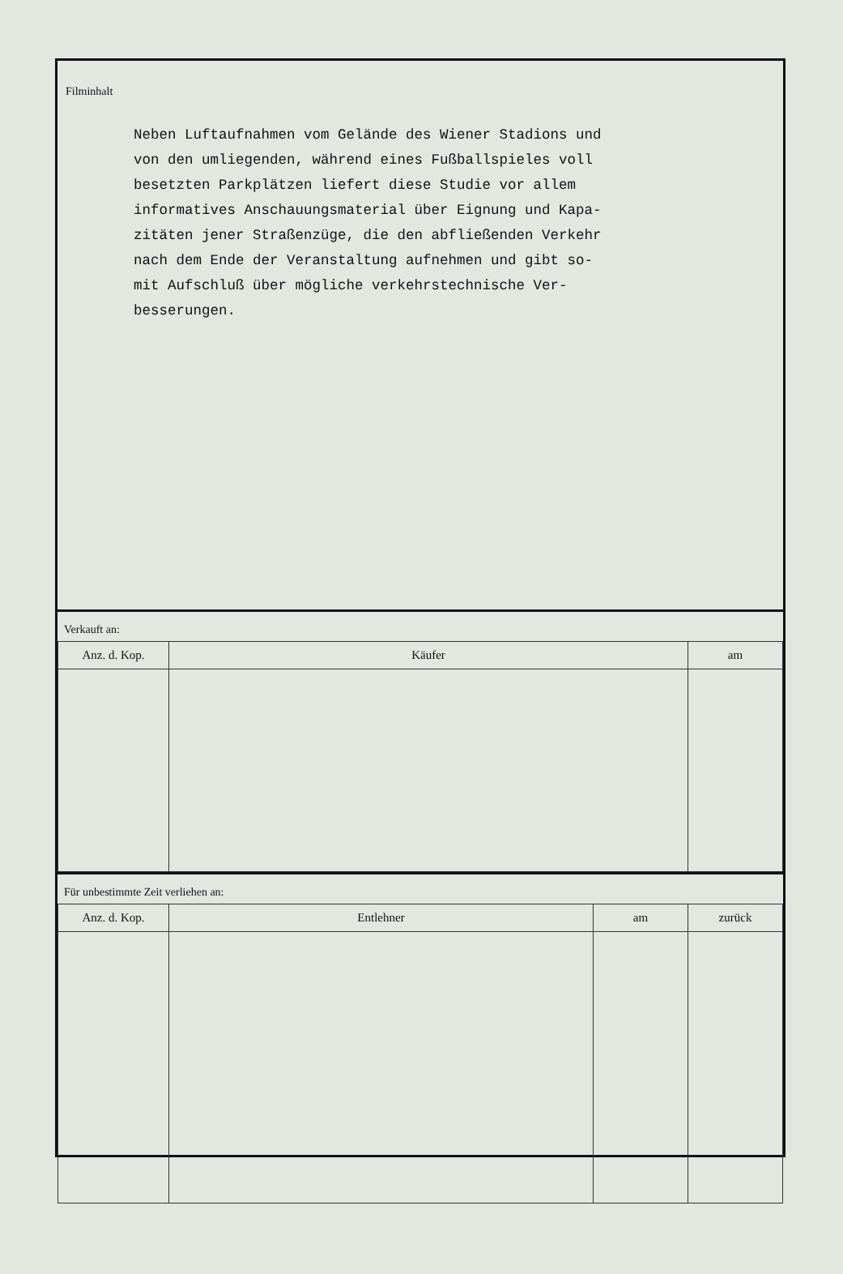Filminhalt
Neben Luftaufnahmen vom Gelände des Wiener Stadions und
von den umliegenden, während eines Fußballspieles voll
besetzten Parkplätzen liefert diese Studie vor allem
informatives Anschauungsmaterial über Eignung und Kapa-
zitäten jener Straßenzüge, die den abfließenden Verkehr
nach dem Ende der Veranstaltung aufnehmen und gibt so-
mit Aufschluß über mögliche verkehrstechnische Ver-
besserungen.
Verkauft an:
| Anz. d. Kop. | Käufer | am |
| --- | --- | --- |
Für unbestimmte Zeit verliehen an:
| Anz. d. Kop. | Entlehner | am | zurück |
| --- | --- | --- | --- |